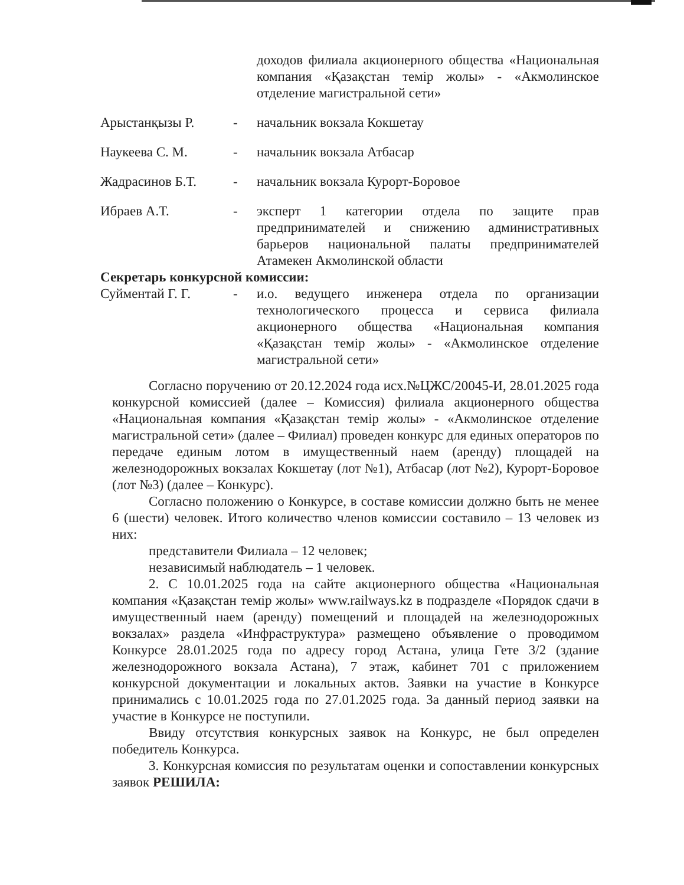доходов филиала акционерного общества «Национальная компания «Қазақстан темір жолы» - «Акмолинское отделение магистральной сети»
Арыстанқызы Р. - начальник вокзала Кокшетау
Наукеева С. М. - начальник вокзала Атбасар
Жадрасинов Б.Т. - начальник вокзала Курорт-Боровое
Ибраев А.Т. - эксперт 1 категории отдела по защите прав предпринимателей и снижению административных барьеров национальной палаты предпринимателей Атамекен Акмолинской области
Секретарь конкурсной комиссии:
Суйментай Г. Г. - и.о. ведущего инженера отдела по организации технологического процесса и сервиса филиала акционерного общества «Национальная компания «Қазақстан темір жолы» - «Акмолинское отделение магистральной сети»
Согласно поручению от 20.12.2024 года исх.№ЦЖС/20045-И, 28.01.2025 года конкурсной комиссией (далее – Комиссия) филиала акционерного общества «Национальная компания «Қазақстан темір жолы» - «Акмолинское отделение магистральной сети» (далее – Филиал) проведен конкурс для единых операторов по передаче единым лотом в имущественный наем (аренду) площадей на железнодорожных вокзалах Кокшетау (лот №1), Атбасар (лот №2), Курорт-Боровое (лот №3) (далее – Конкурс).
Согласно положению о Конкурсе, в составе комиссии должно быть не менее 6 (шести) человек. Итого количество членов комиссии составило – 13 человек из них:
представители Филиала – 12 человек;
независимый наблюдатель – 1 человек.
2. С 10.01.2025 года на сайте акционерного общества «Национальная компания «Қазақстан темір жолы» www.railways.kz в подразделе «Порядок сдачи в имущественный наем (аренду) помещений и площадей на железнодорожных вокзалах» раздела «Инфраструктура» размещено объявление о проводимом Конкурсе 28.01.2025 года по адресу город Астана, улица Гете 3/2 (здание железнодорожного вокзала Астана), 7 этаж, кабинет 701 с приложением конкурсной документации и локальных актов. Заявки на участие в Конкурсе принимались с 10.01.2025 года по 27.01.2025 года. За данный период заявки на участие в Конкурсе не поступили.
Ввиду отсутствия конкурсных заявок на Конкурс, не был определен победитель Конкурса.
3. Конкурсная комиссия по результатам оценки и сопоставлении конкурсных заявок РЕШИЛА: